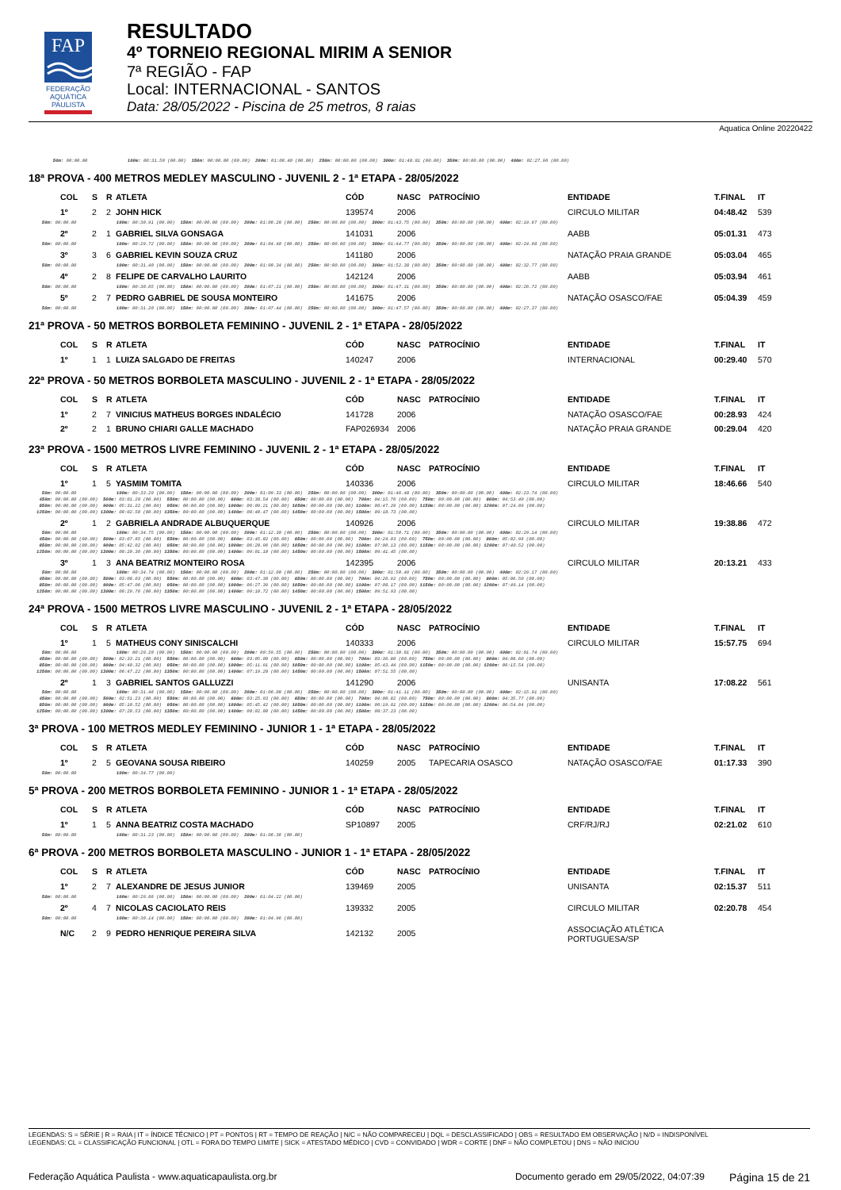FAP
FEDERAÇÃO
AQUÁTICA
PAULISTA
RESULTADO
4º TORNEIO REGIONAL MIRIM A SENIOR
7ª REGIÃO - FAP
Local: INTERNACIONAL - SANTOS
Data: 28/05/2022 - Piscina de 25 metros, 8 raias
Aquatica Online 20220422
50m: 00:00.00 100m: 00:31.50 (00.00) 150m: 00:00.00 (00.00) 200m: 01:08.40 (00.00) 250m: 00:00.00 (00.00) 300m: 01:48.81 (00.00) 350m: 00:00.00 (00.00) 400m: 02:27.96 (00.00)
18ª PROVA - 400 METROS MEDLEY MASCULINO - JUVENIL 2 - 1ª ETAPA - 28/05/2022
| | COL | S | R | ATLETA | CÓD | NASC | PATROCÍNIO | ENTIDADE | T.FINAL | IT |
| --- | --- | --- | --- | --- | --- | --- | --- | --- | --- | --- |
| | 1º | 2 | 2 | JOHN HICK | 139574 | 2006 | | CIRCULO MILITAR | 04:48.42 | 539 |
| 50m: 00:00.00 100m: 00:30.91 (00.00) 150m: 00:00.00 (00.00) 200m: 01:06.28 (00.00) 250m: 00:00.00 (00.00) 300m: 01:43.75 (00.00) 350m: 00:00.00 (00.00) 400m: 02:19.67 (00.00) | | | | | | | | | | |
| | 2º | 2 | 1 | GABRIEL SILVA GONSAGA | 141031 | 2006 | | AABB | 05:01.31 | 473 |
| 50m: 00:00.00 100m: 00:29.72 (00.00) 150m: 00:00.00 (00.00) 200m: 01:04.40 (00.00) 250m: 00:00.00 (00.00) 300m: 01:44.77 (00.00) 350m: 00:00.00 (00.00) 400m: 02:24.68 (00.00) | | | | | | | | | | |
| | 3º | 3 | 6 | GABRIEL KEVIN SOUZA CRUZ | 141180 | 2006 | | NATAÇÃO PRAIA GRANDE | 05:03.04 | 465 |
| 50m: 00:00.00 100m: 00:31.40 (00.00) 150m: 00:00.00 (00.00) 200m: 01:08.34 (00.00) 250m: 00:00.00 (00.00) 300m: 01:52.38 (00.00) 350m: 00:00.00 (00.00) 400m: 02:32.77 (00.00) | | | | | | | | | | |
| | 4º | 2 | 8 | FELIPE DE CARVALHO LAURITO | 142124 | 2006 | | AABB | 05:03.94 | 461 |
| 50m: 00:00.00 100m: 00:30.65 (00.00) 150m: 00:00.00 (00.00) 200m: 01:07.21 (00.00) 250m: 00:00.00 (00.00) 300m: 01:47.31 (00.00) 350m: 00:00.00 (00.00) 400m: 02:26.72 (00.00) | | | | | | | | | | |
| | 5º | 2 | 7 | PEDRO GABRIEL DE SOUSA MONTEIRO | 141675 | 2006 | | NATAÇÃO OSASCO/FAE | 05:04.39 | 459 |
| 50m: 00:00.00 100m: 00:31.20 (00.00) 150m: 00:00.00 (00.00) 200m: 01:07.44 (00.00) 250m: 00:00.00 (00.00) 300m: 01:47.57 (00.00) 350m: 00:00.00 (00.00) 400m: 02:27.37 (00.00) | | | | | | | | | | |
21ª PROVA - 50 METROS BORBOLETA FEMININO - JUVENIL 2 - 1ª ETAPA - 28/05/2022
| | COL | S | R | ATLETA | CÓD | NASC | PATROCÍNIO | ENTIDADE | T.FINAL | IT |
| --- | --- | --- | --- | --- | --- | --- | --- | --- | --- | --- |
| | 1º | 1 | 1 | LUIZA SALGADO DE FREITAS | 140247 | 2006 | | INTERNACIONAL | 00:29.40 | 570 |
22ª PROVA - 50 METROS BORBOLETA MASCULINO - JUVENIL 2 - 1ª ETAPA - 28/05/2022
| | COL | S | R | ATLETA | CÓD | NASC | PATROCÍNIO | ENTIDADE | T.FINAL | IT |
| --- | --- | --- | --- | --- | --- | --- | --- | --- | --- | --- |
| | 1º | 2 | 7 | VINICIUS MATHEUS BORGES INDALÉCIO | 141728 | 2006 | | NATAÇÃO OSASCO/FAE | 00:28.93 | 424 |
| | 2º | 2 | 1 | BRUNO CHIARI GALLE MACHADO | FAP026934 | 2006 | | NATAÇÃO PRAIA GRANDE | 00:29.04 | 420 |
23ª PROVA - 1500 METROS LIVRE FEMININO - JUVENIL 2 - 1ª ETAPA - 28/05/2022
| | COL | S | R | ATLETA | CÓD | NASC | PATROCÍNIO | ENTIDADE | T.FINAL | IT |
| --- | --- | --- | --- | --- | --- | --- | --- | --- | --- | --- |
| | 1º | 1 | 5 | YASMIM TOMITA | 140336 | 2006 | | CIRCULO MILITAR | 18:46.66 | 540 |
| 50m: 00:00.00 100m: 00:33.29 (00.00) 150m: 00:00.00 (00.00) 200m: 01:09.33 (00.00) 250m: 00:00.00 (00.00) 300m: 01:46.48 (00.00) 350m: 00:00.00 (00.00) 400m: 02:23.74 (00.00) 450m: 00:00.00 (00.00) 500m: 03:01.28 (00.00) 550m: 00:00.00 (00.00) 600m: 03:38.54 (00.00) 650m: 00:00.00 (00.00) 700m: 04:15.76 (00.00) 750m: 00:00.00 (00.00) 800m: 04:53.40 (00.00) 850m: 00:00.00 (00.00) 900m: 05:31.22 (00.00) 950m: 00:00.00 (00.00) 1000m: 06:09.21 (00.00) 1050m: 00:00.00 (00.00) 1100m: 06:47.29 (00.00) 1150m: 00:00.00 (00.00) 1200m: 07:24.89 (00.00) 1250m: 00:00.00 (00.00) 1300m: 08:02.50 (00.00) 1350m: 00:00.00 (00.00) 1400m: 08:40.47 (00.00) 1450m: 00:00.00 (00.00) 1500m: 09:18.73 (00.00) | | | | | | | | | | |
| | 2º | 1 | 2 | GABRIELA ANDRADE ALBUQUERQUE | 140926 | 2006 | | CIRCULO MILITAR | 19:38.86 | 472 |
| 50m: 00:00.00 100m: 00:34.75 (00.00) 150m: 00:00.00 (00.00) 200m: 01:12.30 (00.00) 250m: 00:00.00 (00.00) 300m: 01:50.71 (00.00) 350m: 00:00.00 (00.00) 400m: 02:29.14 (00.00) 450m: 00:00.00 (00.00) 500m: 03:07.65 (00.00) 550m: 00:00.00 (00.00) 600m: 03:45.82 (00.00) 650m: 00:00.00 (00.00) 700m: 04:24.03 (00.00) 750m: 00:00.00 (00.00) 800m: 05:02.96 (00.00) 850m: 00:00.00 (00.00) 900m: 05:42.02 (00.00) 950m: 00:00.00 (00.00) 1000m: 06:20.96 (00.00) 1050m: 00:00.00 (00.00) 1100m: 07:00.13 (00.00) 1150m: 00:00.00 (00.00) 1200m: 07:40.52 (00.00) 1250m: 00:00.00 (00.00) 1300m: 08:20.36 (00.00) 1350m: 00:00.00 (00.00) 1400m: 09:01.10 (00.00) 1450m: 00:00.00 (00.00) 1500m: 09:41.45 (00.00) | | | | | | | | | | |
| | 3º | 1 | 3 | ANA BEATRIZ MONTEIRO ROSA | 142395 | 2006 | | CIRCULO MILITAR | 20:13.21 | 433 |
| 50m: 00:00.00 100m: 00:34.74 (00.00) 150m: 00:00.00 (00.00) 200m: 01:12.00 (00.00) 250m: 00:00.00 (00.00) 300m: 01:50.49 (00.00) 350m: 00:00.00 (00.00) 400m: 02:29.17 (00.00) 450m: 00:00.00 (00.00) 500m: 03:08.03 (00.00) 550m: 00:00.00 (00.00) 600m: 03:47.30 (00.00) 650m: 00:00.00 (00.00) 700m: 04:26.92 (00.00) 750m: 00:00.00 (00.00) 800m: 05:06.50 (00.00) 850m: 00:00.00 (00.00) 900m: 05:47.06 (00.00) 950m: 00:00.00 (00.00) 1000m: 06:27.39 (00.00) 1050m: 00:00.00 (00.00) 1100m: 07:08.17 (00.00) 1150m: 00:00.00 (00.00) 1200m: 07:49.14 (00.00) 1250m: 00:00.00 (00.00) 1300m: 08:29.76 (00.00) 1350m: 00:00.00 (00.00) 1400m: 09:10.72 (00.00) 1450m: 00:00.00 (00.00) 1500m: 09:51.93 (00.00) | | | | | | | | | | |
24ª PROVA - 1500 METROS LIVRE MASCULINO - JUVENIL 2 - 1ª ETAPA - 28/05/2022
| | COL | S | R | ATLETA | CÓD | NASC | PATROCÍNIO | ENTIDADE | T.FINAL | IT |
| --- | --- | --- | --- | --- | --- | --- | --- | --- | --- | --- |
| | 1º | 1 | 5 | MATHEUS CONY SINISCALCHI | 140333 | 2006 | | CIRCULO MILITAR | 15:57.75 | 694 |
| 50m: 00:00.00 100m: 00:29.20 (00.00) 150m: 00:00.00 (00.00) 200m: 00:59.55 (00.00) 250m: 00:00.00 (00.00) 300m: 01:30.81 (00.00) 350m: 00:00.00 (00.00) 400m: 02:01.74 (00.00) 450m: 00:00.00 (00.00) 500m: 02:33.21 (00.00) 550m: 00:00.00 (00.00) 600m: 03:05.00 (00.00) 650m: 00:00.00 (00.00) 700m: 03:36.80 (00.00) 750m: 00:00.00 (00.00) 800m: 04:08.60 (00.00) 850m: 00:00.00 (00.00) 900m: 04:40.32 (00.00) 950m: 00:00.00 (00.00) 1000m: 05:11.91 (00.00) 1050m: 00:00.00 (00.00) 1100m: 05:43.44 (00.00) 1150m: 00:00.00 (00.00) 1200m: 06:15.54 (00.00) 1250m: 00:00.00 (00.00) 1300m: 06:47.22 (00.00) 1350m: 00:00.00 (00.00) 1400m: 07:19.28 (00.00) 1450m: 00:00.00 (00.00) 1500m: 07:51.55 (00.00) | | | | | | | | | | |
| | 2º | 1 | 3 | GABRIEL SANTOS GALLUZZI | 141290 | 2006 | | UNISANTA | 17:08.22 | 561 |
| 50m: 00:00.00 100m: 00:31.46 (00.00) 150m: 00:00.00 (00.00) 200m: 01:06.08 (00.00) 250m: 00:00.00 (00.00) 300m: 01:41.11 (00.00) 350m: 00:00.00 (00.00) 400m: 02:15.91 (00.00) 450m: 00:00.00 (00.00) 500m: 02:51.23 (00.00) 550m: 00:00.00 (00.00) 600m: 03:25.93 (00.00) 650m: 00:00.00 (00.00) 700m: 04:00.82 (00.00) 750m: 00:00.00 (00.00) 800m: 04:35.77 (00.00) 850m: 00:00.00 (00.00) 900m: 05:10.52 (00.00) 950m: 00:00.00 (00.00) 1000m: 05:45.42 (00.00) 1050m: 00:00.00 (00.00) 1100m: 06:19.61 (00.00) 1150m: 00:00.00 (00.00) 1200m: 06:54.04 (00.00) 1250m: 00:00.00 (00.00) 1300m: 07:28.53 (00.00) 1350m: 00:00.00 (00.00) 1400m: 08:02.80 (00.00) 1450m: 00:00.00 (00.00) 1500m: 08:37.23 (00.00) | | | | | | | | | | |
3ª PROVA - 100 METROS MEDLEY FEMININO - JUNIOR 1 - 1ª ETAPA - 28/05/2022
| | COL | S | R | ATLETA | CÓD | NASC | PATROCÍNIO | ENTIDADE | T.FINAL | IT |
| --- | --- | --- | --- | --- | --- | --- | --- | --- | --- | --- |
| | 1º | 2 | 5 | GEOVANA SOUSA RIBEIRO | 140259 | 2005 | TAPECARIA OSASCO | NATAÇÃO OSASCO/FAE | 01:17.33 | 390 |
| 50m: 00:00.00 100m: 00:34.77 (00.00) | | | | | | | | | | |
5ª PROVA - 200 METROS BORBOLETA FEMININO - JUNIOR 1 - 1ª ETAPA - 28/05/2022
| | COL | S | R | ATLETA | CÓD | NASC | PATROCÍNIO | ENTIDADE | T.FINAL | IT |
| --- | --- | --- | --- | --- | --- | --- | --- | --- | --- | --- |
| | 1º | 1 | 5 | ANNA BEATRIZ COSTA MACHADO | SP10897 | 2005 | | CRF/RJ/RJ | 02:21.02 | 610 |
| 50m: 00:00.00 100m: 00:31.23 (00.00) 150m: 00:00.00 (00.00) 200m: 01:06.36 (00.00) | | | | | | | | | | |
6ª PROVA - 200 METROS BORBOLETA MASCULINO - JUNIOR 1 - 1ª ETAPA - 28/05/2022
| | COL | S | R | ATLETA | CÓD | NASC | PATROCÍNIO | ENTIDADE | T.FINAL | IT |
| --- | --- | --- | --- | --- | --- | --- | --- | --- | --- | --- |
| | 1º | 2 | 7 | ALEXANDRE DE JESUS JUNIOR | 139469 | 2005 | | UNISANTA | 02:15.37 | 511 |
| 50m: 00:00.00 100m: 00:29.86 (00.00) 150m: 00:00.00 (00.00) 200m: 01:04.22 (00.00) | | | | | | | | | | |
| | 2º | 4 | 7 | NICOLAS CACIOLATO REIS | 139332 | 2005 | | CIRCULO MILITAR | 02:20.78 | 454 |
| 50m: 00:00.00 100m: 00:30.14 (00.00) 150m: 00:00.00 (00.00) 200m: 01:04.96 (00.00) | | | | | | | | | | |
| | N/C | 2 | 9 | PEDRO HENRIQUE PEREIRA SILVA | 142132 | 2005 | | ASSOCIAÇÃO ATLÉTICA PORTUGUESA/SP | | |
LEGENDAS: S = SÉRIE | R = RAIA | IT = ÍNDICE TÉCNICO | PT = PONTOS | RT = TEMPO DE REAÇÃO | N/C = NÃO COMPARECEU | DQL = DESCLASSIFICADO | OBS = RESULTADO EM OBSERVAÇÃO | N/D = INDISPONÍVEL
LEGENDAS: CL = CLASSIFICAÇÃO FUNCIONAL | OTL = FORA DO TEMPO LIMITE | SICK = ATESTADO MÉDICO | CVD = CONVIDADO | WDR = CORTE | DNF = NÃO COMPLETOU | DNS = NÃO INICIOU
Federação Aquática Paulista - www.aquaticapaulista.org.br Documento gerado em 29/05/2022, 04:07:39 Página 15 de 21